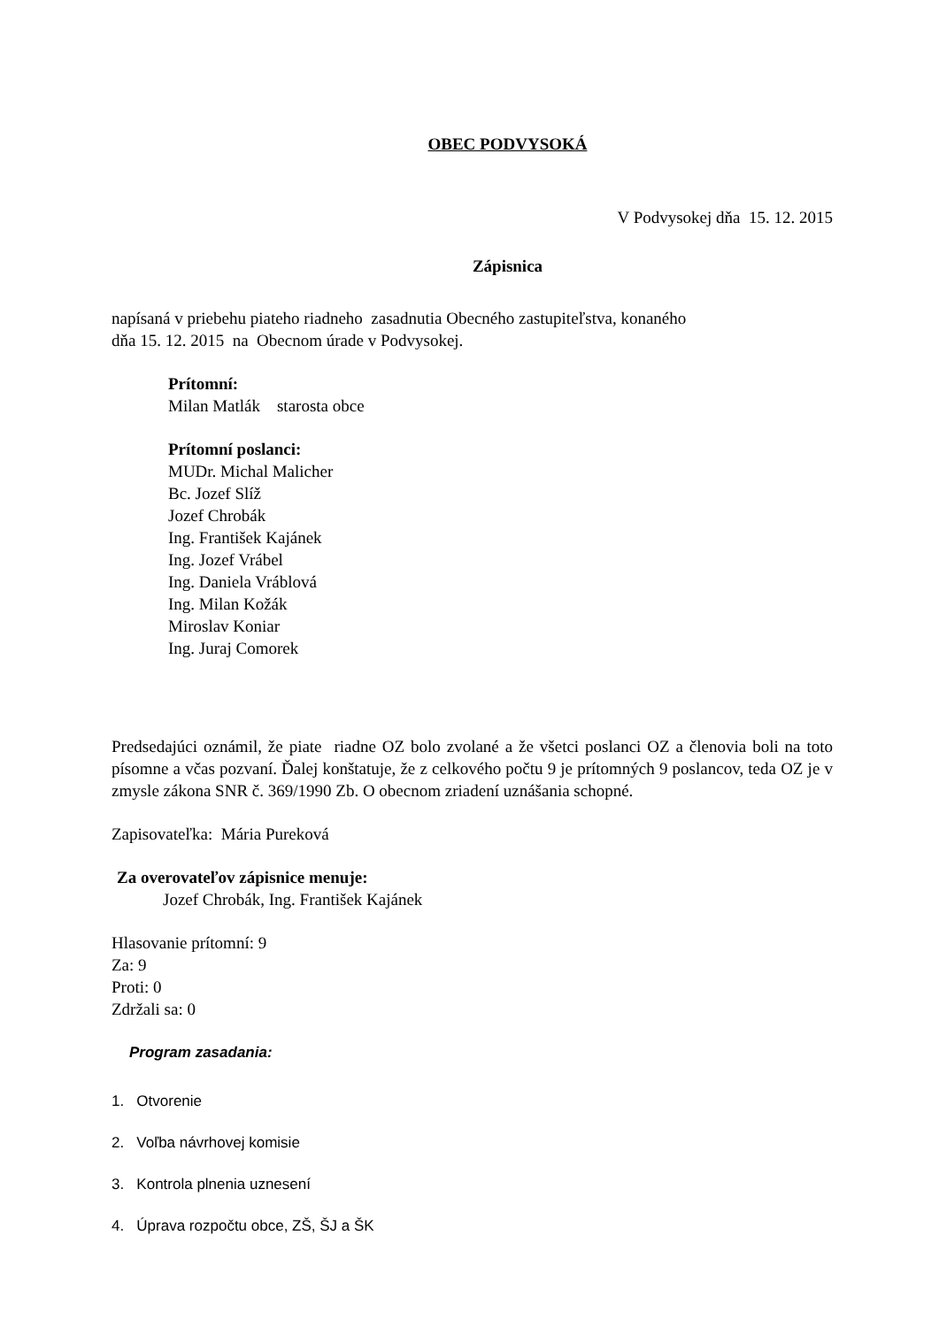OBEC PODVYSOKÁ
V Podvysokej dňa 15. 12. 2015
Zápisnica
napísaná v priebehu piateho riadneho zasadnutia Obecného zastupiteľstva, konaného
dňa 15. 12. 2015 na Obecnom úrade v Podvysokej.
Prítomní:
Milan Matlák starosta obce
Prítomní poslanci:
MUDr. Michal Malicher
Bc. Jozef Slíž
Jozef Chrobák
Ing. František Kajánek
Ing. Jozef Vrábel
Ing. Daniela Vráblová
Ing. Milan Kožák
Miroslav Koniar
Ing. Juraj Comorek
Predsedajúci oznámil, že piate riadne OZ bolo zvolané a že všetci poslanci OZ a členovia boli na toto písomne a včas pozvaní. Ďalej konštatuje, že z celkového počtu 9 je prítomných 9 poslancov, teda OZ je v zmysle zákona SNR č. 369/1990 Zb. O obecnom zriadení uznášania schopné.
Zapisovateľka: Mária Pureková
Za overovateľov zápisnice menuje:
Jozef Chrobák, Ing. František Kajánek
Hlasovanie prítomní: 9
Za: 9
Proti: 0
Zdržali sa: 0
Program zasadania:
1. Otvorenie
2. Voľba návrhovej komisie
3. Kontrola plnenia uznesení
4. Úprava rozpočtu obce, ZŠ, ŠJ a ŠK